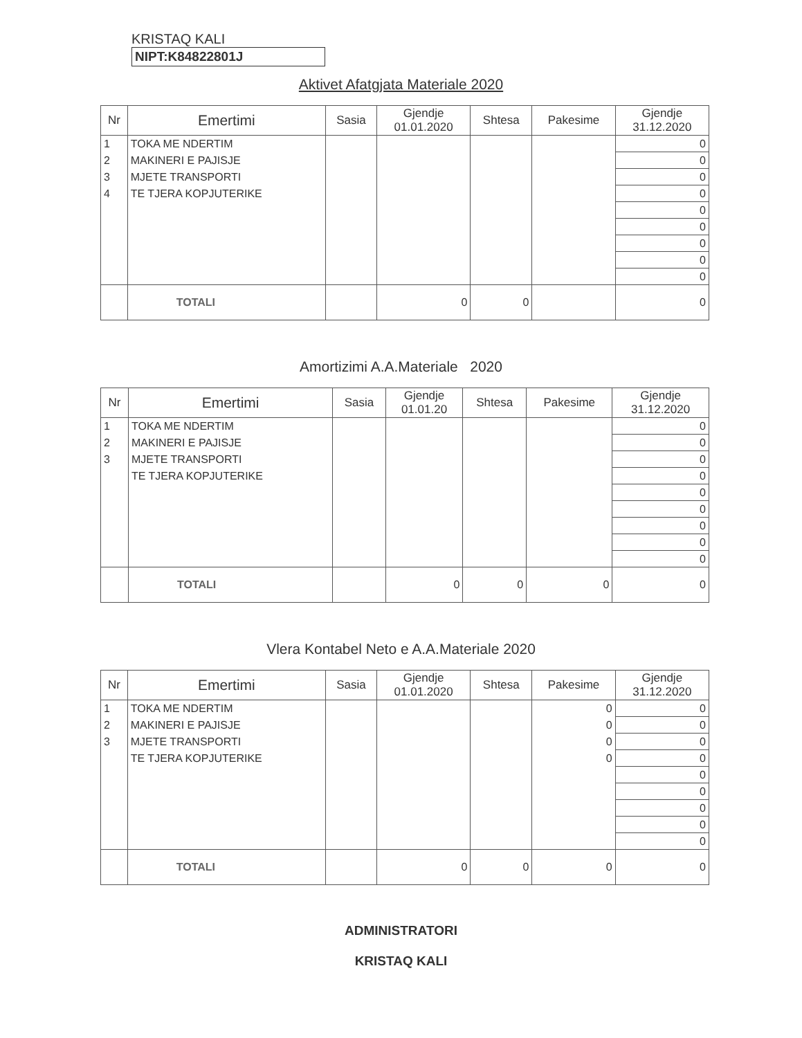KRISTAQ KALI
NIPT:K84822801J
Aktivet Afatgjata Materiale 2020
| Nr | Emertimi | Sasia | Gjendje 01.01.2020 | Shtesa | Pakesime | Gjendje 31.12.2020 |
| --- | --- | --- | --- | --- | --- | --- |
| 1 | TOKA ME NDERTIM | | | | | 0 |
| 2 | MAKINERI E PAJISJE | | | | | 0 |
| 3 | MJETE TRANSPORTI | | | | | 0 |
| 4 | TE TJERA KOPJUTERIKE | | | | | 0 |
| | | | | | | 0 |
| | | | | | | 0 |
| | | | | | | 0 |
| | | | | | | 0 |
| | | | | | | 0 |
| | TOTALI | | 0 | 0 | | 0 |
Amortizimi A.A.Materiale 2020
| Nr | Emertimi | Sasia | Gjendje 01.01.20 | Shtesa | Pakesime | Gjendje 31.12.2020 |
| --- | --- | --- | --- | --- | --- | --- |
| 1 | TOKA ME NDERTIM | | | | | 0 |
| 2 | MAKINERI E PAJISJE | | | | | 0 |
| 3 | MJETE TRANSPORTI | | | | | 0 |
| | TE TJERA KOPJUTERIKE | | | | | 0 |
| | | | | | | 0 |
| | | | | | | 0 |
| | | | | | | 0 |
| | | | | | | 0 |
| | | | | | | 0 |
| | TOTALI | | 0 | 0 | 0 | 0 |
Vlera Kontabel Neto e A.A.Materiale 2020
| Nr | Emertimi | Sasia | Gjendje 01.01.2020 | Shtesa | Pakesime | Gjendje 31.12.2020 |
| --- | --- | --- | --- | --- | --- | --- |
| 1 | TOKA ME NDERTIM | | | | 0 | 0 |
| 2 | MAKINERI E PAJISJE | | | | 0 | 0 |
| 3 | MJETE TRANSPORTI | | | | 0 | 0 |
| | TE TJERA KOPJUTERIKE | | | | 0 | 0 |
| | | | | | | 0 |
| | | | | | | 0 |
| | | | | | | 0 |
| | | | | | | 0 |
| | | | | | | 0 |
| | TOTALI | | 0 | 0 | 0 | 0 |
ADMINISTRATORI
KRISTAQ KALI